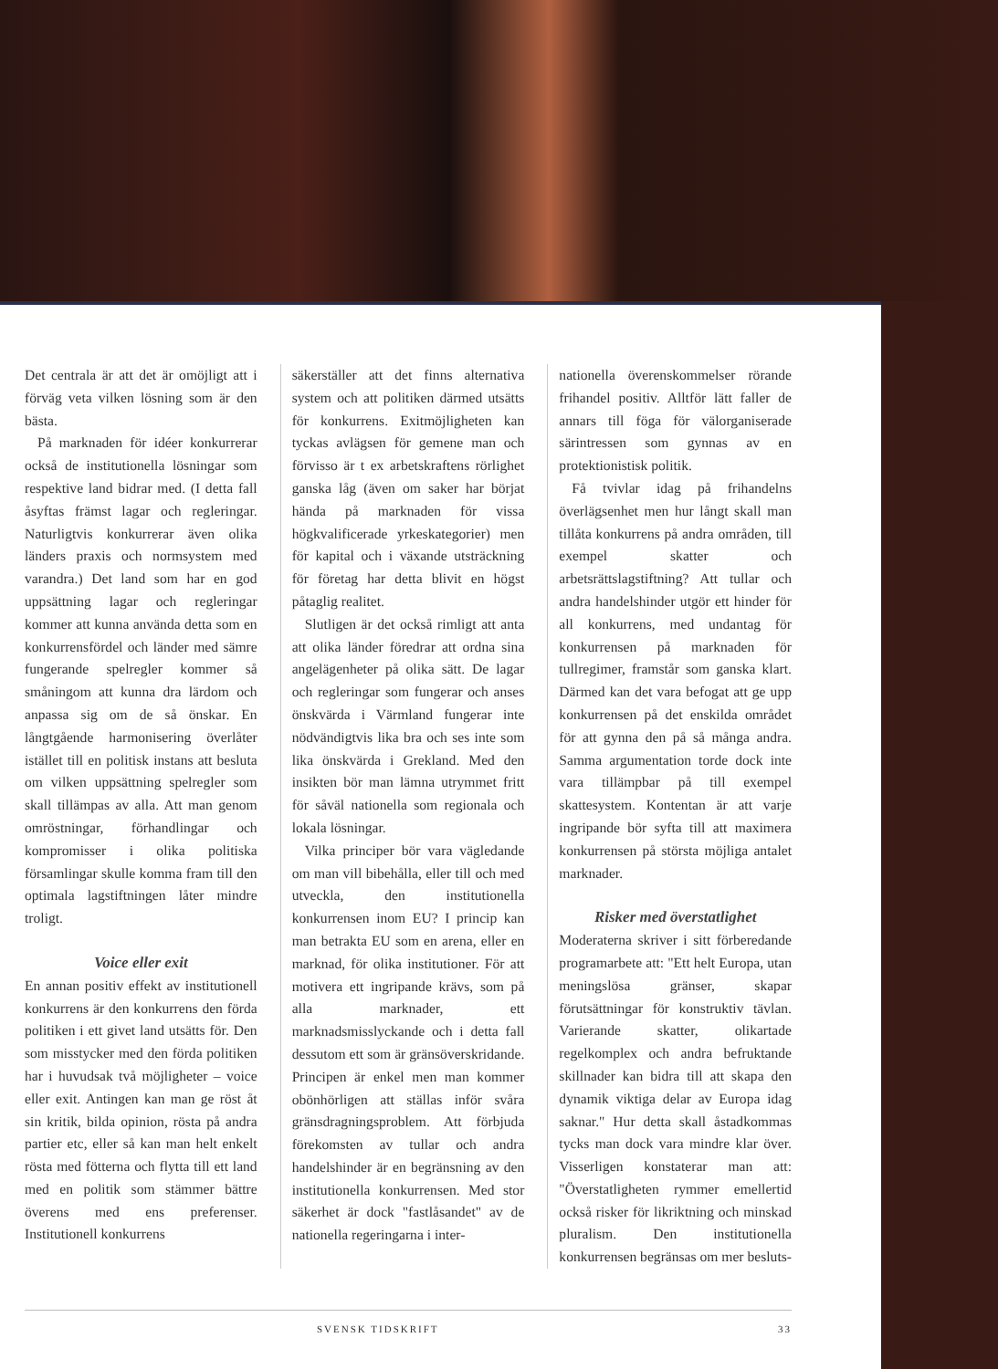Det centrala är att det är omöjligt att i förväg veta vilken lösning som är den bästa.
På marknaden för idéer konkurrerar också de institutionella lösningar som respektive land bidrar med. (I detta fall åsyftas främst lagar och regleringar. Naturligtvis konkurrerar även olika länders praxis och normsystem med varandra.) Det land som har en god uppsättning lagar och regleringar kommer att kunna använda detta som en konkurrensfördel och länder med sämre fungerande spelregler kommer så småningom att kunna dra lärdom och anpassa sig om de så önskar. En långtgående harmonisering överlåter istället till en politisk instans att besluta om vilken uppsättning spelregler som skall tillämpas av alla. Att man genom omröstningar, förhandlingar och kompromisser i olika politiska församlingar skulle komma fram till den optimala lagstiftningen låter mindre troligt.
Voice eller exit
En annan positiv effekt av institutionell konkurrens är den konkurrens den förda politiken i ett givet land utsätts för. Den som misstycker med den förda politiken har i huvudsak två möjligheter – voice eller exit. Antingen kan man ge röst åt sin kritik, bilda opinion, rösta på andra partier etc, eller så kan man helt enkelt rösta med fötterna och flytta till ett land med en politik som stämmer bättre överens med ens preferenser. Institutionell konkurrens
säkerställer att det finns alternativa system och att politiken därmed utsätts för konkurrens. Exitmöjligheten kan tyckas avlägsen för gemene man och förvisso är t ex arbetskraftens rörlighet ganska låg (även om saker har börjat hända på marknaden för vissa högkvalificerade yrkeskategorier) men för kapital och i växande utsträckning för företag har detta blivit en högst påtaglig realitet.
Slutligen är det också rimligt att anta att olika länder föredrar att ordna sina angelägenheter på olika sätt. De lagar och regleringar som fungerar och anses önskvärda i Värmland fungerar inte nödvändigtvis lika bra och ses inte som lika önskvärda i Grekland. Med den insikten bör man lämna utrymmet fritt för såväl nationella som regionala och lokala lösningar.
Vilka principer bör vara vägledande om man vill bibehålla, eller till och med utveckla, den institutionella konkurrensen inom EU? I princip kan man betrakta EU som en arena, eller en marknad, för olika institutioner. För att motivera ett ingripande krävs, som på alla marknader, ett marknadsmisslyckande och i detta fall dessutom ett som är gränsöverskridande. Principen är enkel men man kommer obönhörligen att ställas inför svåra gränsdragningsproblem. Att förbjuda förekomsten av tullar och andra handelshinder är en begränsning av den institutionella konkurrensen. Med stor säkerhet är dock "fastlåsandet" av de nationella regeringarna i inter-
nationella överenskommelser rörande frihandel positiv. Alltför lätt faller de annars till föga för välorganiserade särintressen som gynnas av en protektionistisk politik.
Få tvivlar idag på frihandelns överlägsenhet men hur långt skall man tillåta konkurrens på andra områden, till exempel skatter och arbetsrättslagstiftning? Att tullar och andra handelshinder utgör ett hinder för all konkurrens, med undantag för konkurrensen på marknaden för tullregimer, framstår som ganska klart. Därmed kan det vara befogat att ge upp konkurrensen på det enskilda området för att gynna den på så många andra. Samma argumentation torde dock inte vara tillämpbar på till exempel skattesystem. Kontentan är att varje ingripande bör syfta till att maximera konkurrensen på största möjliga antalet marknader.
Risker med överstatlighet
Moderaterna skriver i sitt förberedande programarbete att: "Ett helt Europa, utan meningslösa gränser, skapar förutsättningar för konstruktiv tävlan. Varierande skatter, olikartade regelkomplex och andra befruktande skillnader kan bidra till att skapa den dynamik viktiga delar av Europa idag saknar." Hur detta skall åstadkommas tycks man dock vara mindre klar över. Visserligen konstaterar man att: "Överstatligheten rymmer emellertid också risker för likriktning och minskad pluralism. Den institutionella konkurrensen begränsas om mer besluts-
SVENSK TIDSKRIFT 33